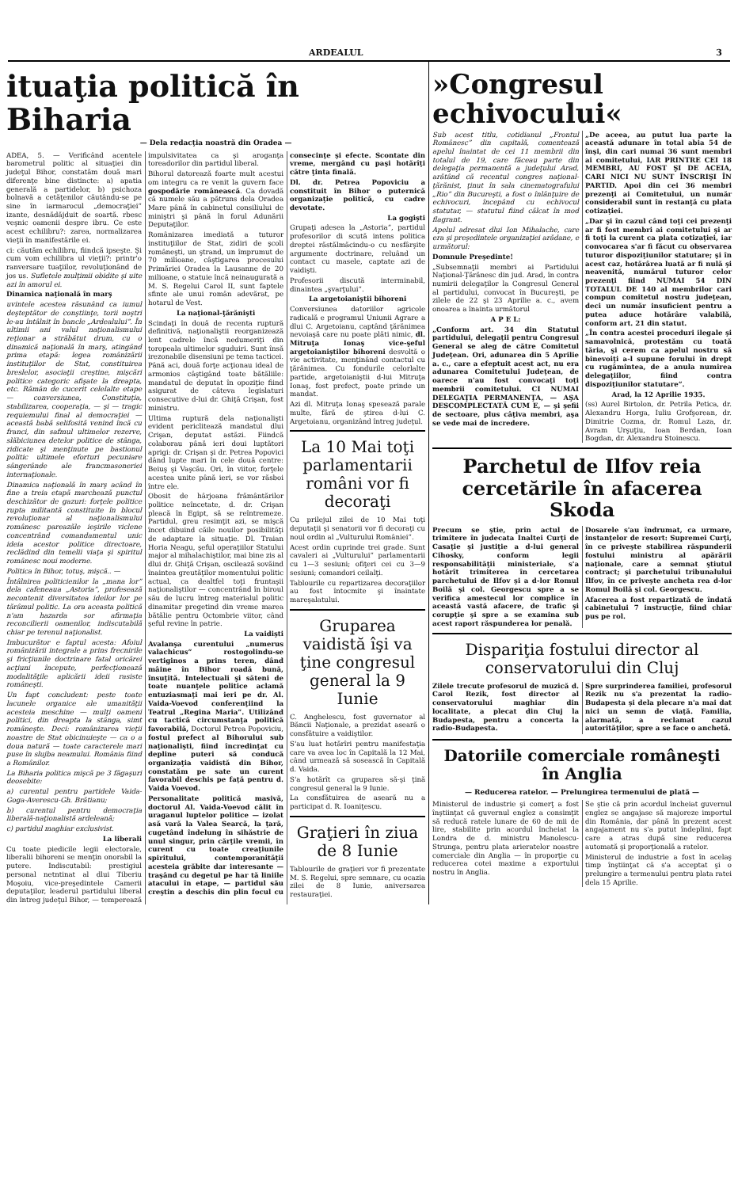ARDEALUL 3
ituaţia politică în Biharia
— Dela redacţia noastră din Oradea —
ADEA, 5. — Verificând acentele barometrul politic al situaţiei din judeţul Bihor, constatăm două mari diferenţe bine distincte: a) apatia generală a partidelor, b) psichoza bolnavă a cetăţenilor căutându-se pe sine în iarmarocul „democraţiei” izante, desnădăjduit de soartă. rbesc veşnic oamenii despre ibru. Ce este acest echilibru?: zarea, normalizarea vieţii în manifestările ei.
ci: căutăm echilibru, fiindcă ipseşte. Şi cum vom echilibra ul vieţii?: printr'o ranversare tuaţiilor, revoluţionând de jos us. Sufletele mulţimii obidite şi uite azi în amorul ei.
Dinamica naţională în marş
uvintele acestea răsunând ca iumul deşteptător de conştiinţe, torii noştri le-au întâlnit în bancle „Ardealului”. În ultimii ani valul naţionalismului reţionar a străbătut drum, cu o dinamică naţională în marş, atingând prima etapă: legea românizării instituţiilor de Stat, constituirea breslelor, asociaţii creştine, mişcări politice categoric afişate la dreapta, etc. Rămân de cucerit celelalte etape — conversiunea, Constituţia, stabilizarea, cooperaţia, — şi — tragic requiemului final al democraţiei — această babă selifosită venind încă cu franci, din safmul ultimelor rezerve, slăbiciunea detelor politice de stânga, ridicate şi menţinute pe bastionul politic ultimele eforturi pecuniare sângerânde ale francmasoneriei internaţionale.
Dinamica naţională în marş acând în fine a treia etapă marchează punctul deschizător de gazuri: forţele politice rupta militantă constituite în blocul revoluţionar al naţionalismului românesc pareazăle ieşirile viclene concentrând comandamentul unic ideia acestor politice directoare, reclădind din temelii viaţa şi spiritul românesc noui moderne.
Politica în Bihor, totuş, mişcă.. —
Întâlnirea politicienilor la „mana lor” dela cafeneaua „Astoria”, profesează necontenit diversitatea ideilor lor pe tărâmul politic. La ora aceasta politică n'am hazarda sor afirmaţia reconcilierii oamenilor, indiscutabilă chiar pe terenul naţionalist.
Imbucurător e faptul acesta: Afoiul românizării integrale a prins frecnirile şi fricţiunile doctrinare fatal oricărei acţiuni începute, perfecţionează modalităţile aplicării ideii rasiste româneşti.
Un fapt concludent: peste toate lacunele organice ale umanităţii acesteia meschine — mulţi oameni politici, din dreapta la stânga, simt româneşte. Deci: românizarea vieţii noastre de Stat obicinuieşte — ca o a doua natură — toate caracterele mari puse în slujba neamului. România fiind a Românilor.
La Biharia politica mişcă pe 3 făgaşuri deosebite:
a) curentul pentru partidele Vaida-Goga-Averescu-Gh. Brătianu;
b) curentul pentru democraţia liberală-naţionalistă ardeleană;
c) partidul maghiar exclusivist.
La liberali
Cu toate piedicile legii electorale, liberalii bihoreni se menţin onorabil la putere. Indiscutabil: prestigiul personal netntinat al dlui Tiberiu Moşoiu, vice-preşedintele Camerii deputaţilor, leaderul partidului liberal din întreg judeţul Bihor, — temperează impulsivitatea ca şi aroganţa toreadorilor din partidul liberal.
Bihorul datorează foarte mult acestui om integru ca re venit la guvern face gospodărie românească. Ca dovadă că numele său a pătruns dela Oradea Mare până în cabinetul consiliului de miniştri şi până în forul Adunării Deputaţilor.
Românizarea imediată a tuturor instituţiilor de Stat, zidiri de şcoli româneşti, un ştrand, un împrumut de 70 milioane, câştigarea procesului Primăriei Oradea la Lausanne de 20 milioane, o statuie încă neinaugurată a M. S. Regelui Carol II, sunt faptele sfinte ale unui român adevărat, pe hotarul de Vest.
La naţional-ţărănişti
Scindaţi în două de recenta ruptură definitivă, naţionaliştii reorganizează lent cadrele încă nedumeriţi din toropeala ultimelor sguduiri. Sunt însă irezonabile disensiuni pe tema tacticei. Până aci, două forţe acţionau ideal de armonios câştigând toate bătăliile: mandatul de deputat în opoziţie fiind asigurat de câteva legislaturi consecutive d-lui dr. Ghiţă Crişan, fost ministru.
Ultima ruptură dela naţionalişti evident periclitează mandatul dlui Crişan, deputat astăzi. Fiindcă colaborau până ieri doui luptători aprigi: dr. Crişan şi dr. Petrea Popovici dând lupte mari în cele două centre: Beiuş şi Vaşcău. Ori, în viitor, forţele acestea unite până ieri, se vor răsboi între ele.
Obosit de hârjoana frământărilor politice neîncetate, d. dr. Crişan pleacă în Egipt, să se reîntremeze. Partidul, greu resimţit azi, se mişcă încet dibuind căile nouilor posibilităţi de adaptare la situaţie. Dl. Traian Horia Neagu, şeful operaţiilor Statului major al mihalachiştilor, mai bine zis al dlui dr. Ghiţă Crişan, oscilează sovăind înaintea greutăţilor momentului politic actual, ca dealtfel toţi fruntaşii naţionaliştilor — concentrând în biroul său de lucru întreg materialul politic dinamitar pregetind din vreme marea bătălie pentru Octombrie viitor, când şeful revine în patrie.
La vaidişti
Avalanşa curentului „numerus valachicus” rostogolindu-se vertiginos a prins teren, dând mâine în Bihor roadă bună, însuţită. Intelectuali şi săteni de toate nuanţele politice aclamă entuziasmaţi mai ieri pe dr. Al. Vaida-Voevod conferenţiind la Teatrul „Regina Maria”. Utilizând cu tactică circumstanţa politică favorabilă, Doctorul Petrea Popoviciu, fostul prefect al Bihorului sub naţionalişti, fiind încredinţat cu depline puteri să conducă organizaţia vaidistă din Bihor, constatăm pe sate un curent favorabil deschis pe faţă pentru d. Vaida Voevod.
Personalitate politică masivă, doctorul Al. Vaida-Voevod călit în uraganul luptelor politice — izolat asă vară la Valea Searcă, la ţară, cugetând îndelung în sihăstrie de unul singur, prin cărţile vremii, în curent cu toate creaţiunile spiritului, contemporanităţii acesteia grăbite dar interesante — traşând cu degetul pe har tă liniile atacului în etape, — partidul său creştin a deschis din plin focul cu consecinţe şi efecte. Scontate din vreme, mergând cu paşi hotărîţi către ţinta finală.
Dl. dr. Petrea Popoviciu a constituit în Bihor o puternică organizaţie politică, cu cadre devotate.
La gogişti
Grupaţi adesea la „Astoria”, partidul profesorilor di scută intens politica dreptei răstălmăcindu-o cu nesfârşite argumente doctrinare, reluând un contact cu masele, captate azi de vaidişti.
Profesorii discută interminabil, dinaintea „şvarţului”.
La argetoianiştii bihoreni
Conversiunea datoriilor agricole radicală e programul Uniunii Agrare a dlui C. Argetoianu, captând ţărănimea nevoiaşă care nu poate plăti nimic, dl. Mitruţa Ionaş vice-şeful argetoianiştilor bihoreni desvoltă o vie activitate, menţinând contactul cu ţărănimea. Cu fondurile celorlalte partide, argetoianiştii d-lui Mitruţa Ionaş, fost prefect, poate prinde un mandat.
Azi dl. Mitruţa Ionaş spesează parale multe, fără de ştirea d-lui C. Argetoianu, organizând întreg judeţul.
La 10 Mai toţi parlamentarii români vor fi decoraţi
Cu prilejul zilei de 10 Mai toţi deputaţii şi senatorii vor fi decoraţi cu noul ordin al „Vulturului României”.
Acest ordin cuprinde trei grade. Sunt cavaleri ai „Vulturului” parlamentarii cu 1—3 sesiuni; ofiţeri cei cu 3—9 sesiuni; comandori ceilalţi.
Tablourile cu repartizarea decoraţiilor au fost întocmite şi înaintate mareşalatului.
Gruparea vaidistă îşi va ţine congresul general la 9 Iunie
C. Anghelescu, fost guvernator al Băncii Naţionale, a prezidat aseară o consfătuire a vaidiştilor.
S'au luat hotărîri pentru manifestaţia care va avea loc în Capitală la 12 Mai, când urmează să sosească în Capitală d. Vaida.
S'a hotărît ca gruparea să-şi ţină congresul general la 9 Iunie.
La consfătuirea de aseară nu a participat d. R. Ioaniţescu.
Graţieri în ziua de 8 Iunie
Tablourile de graţieri vor fi prezentate M. S. Regelui, spre semnare, cu ocazia zilei de 8 Iunie, aniversarea restauraţiei.
»Congresul echivocului«
Sub acest titlu, cotidianul „Frontul Românesc” din capitală, comentează apelul înaintat de cei 11 membrii din totalul de 19, care făceau parte din delegaţia permanentă a judeţului Arad, arătând că recentul congres naţional-ţărănist, ţinut în sala cinematografului „Rio” din Bucureşti, a fost o înlănţuire de echivocuri, începând cu echivocul statutar, — statutul fiind călcat în mod flagrant.
Apelul adresat dlui Ion Mihalache, care era şi preşedintele organizaţiei arădane, e următorul:
Domnule Preşedinte!
„Subsemnaţii membri ai Partidului Naţional-Ţărănesc din jud. Arad, în contra numirii delegaţilor la Congresul General al partidului, convocat în Bucureşti, pe zilele de 22 şi 23 Aprilie a. c., avem onoarea a înainta următorul
A P E L:
„Conform art. 34 din Statutul partidului, delegaţii pentru Congresul General se aleg de către Comitetul Judeţean. Ori, adunarea din 5 Aprilie a. c., care a efeptuit acest act, nu era adunarea Comitetului Judeţean, de oarece n'au fost convocaţi toţi membrii comitetului. CI NUMAI DELEGAŢIA PERMANENŢA, — AŞA DESCOMPLECTATĂ CUM E, — şi şefii de sectoare, plus câţiva membri, aşa se vede mai de încredere.
„De aceea, au putut lua parte la această adunare în total abia 54 de înşi, din cari numai 36 sunt membri ai comitetului, IAR PRINTRE CEI 18 MEMBRI, AU FOST ŞI DE ACEIA, CARI NICI NU SUNT ÎNSCRIŞI ÎN PARTID. Apoi din cei 36 membri prezenţi ai Comitetului, un număr considerabil sunt în restanţă cu plata cotizaţiei.
„Dar şi în cazul când toţi cei prezenţi ar fi fost membri ai comitetului şi ar fi toţi la curent ca plata cotizaţiei, iar convocarea s'ar fi făcut cu observarea tuturor dispoziţiunilor statutare; şi în acest caz, hotărârea luată ar fi nulă şi neavenită, numărul tuturor celor prezenţi fiind NUMAI 54 DIN TOTALUL DE 140 al membrilor cari compun comitetul nostru judeţean, deci un număr insuficient pentru a putea aduce hotărâre valabilă, conform art. 21 din statut.
„În contra acestei proceduri ilegale şi samavolnică, protestăm cu toată tăria, şi cerem ca apelul nostru să binevoiţi a-l supune forului în drept cu rugămintea, de a anula numirea delegaţiilor, fiind contra dispoziţiunilor statutare”.
Arad, la 12 Aprilie 1935.
(ss) Aurel Birtolon, dr. Petrila Petica, dr. Alexandru Horga, Iuliu Grofşorean, dr. Dimitrie Cozma, dr. Romul Laza, dr. Avram Urşuţiu, Ioan Berdan, Ioan Bogdan, dr. Alexandru Stoinescu.
Parchetul de Ilfov reia cercetările în afacerea Skoda
Precum se ştie, prin actul de trimitere în judecata Inaltei Curţi de Casaţie şi justiţie a d-lui general Cihosky, conform legii responsabilităţii ministeriale, s'a hotărît trimiterea în cercetarea parchetului de Ilfov şi a d-lor Romul Boilă şi col. Georgescu spre a se verifica amestecul lor complice în această vastă afacere, de trafic şi corupţie şi spre a se examina sub acest raport răspunderea lor penală.
Dosarele s'au îndrumat, ca urmare, instanţelor de resort: Supremei Curţi, în ce priveşte stabilirea răspunderii fostului ministru al apărării naţionale, care a semnat ştiutul contract; şi parchetului tribunalului Ilfov, în ce priveşte ancheta rea d-lor Romul Boilă şi col. Georgescu.
Afacerea a fost repartizată de îndată cabinetului 7 instrucţie, fiind chiar pus pe rol.
Dispariţia fostului director al conservatorului din Cluj
Zilele trecute profesorul de muzică d. Carol Rezik, fost director al conservatorului maghiar din localitate, a plecat din Cluj la Budapesta, pentru a concerta la radio-Budapesta.
Spre surprinderea familiei, profesorul Rezik nu s'a prezentat la radio-Budapesta şi dela plecare n'a mai dat nici un semn de viaţă. Familia, alarmată, a reclamat cazul autorităţilor, spre a se face o anchetă.
Datoriile comerciale româneşti în Anglia
— Reducerea ratelor. — Prelungirea termenului de plată —
Ministerul de industrie şi comerţ a fost înştiinţat că guvernul englez a consimţit să reducă ratele lunare de 60 de mii de lire, stabilite prin acordul încheiat la Londra de d. ministru Manolescu-Strunga, pentru plata arieratelor noastre comerciale din Anglia — în proporţie cu reducerea cotei maxime a exportului nostru în Anglia.
Se ştie că prin acordul încheiat guvernul englez se angajase să majoreze importul din România, dar până în prezent acest angajament nu s'a putut îndeplini, fapt care a atras după sine reducerea automată şi proporţională a ratelor.
Ministerul de industrie a fost în acelaş timp înştiinţat că s'a acceptat şi o prelungire a termenului pentru plata ratei dela 15 Aprilie.